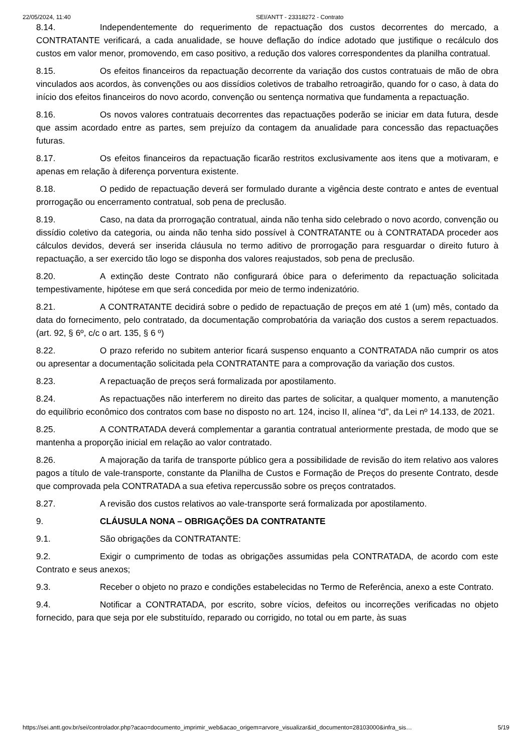22/05/2024, 11:40 SEI/ANTT - 23318272 - Contrato
8.14. Independentemente do requerimento de repactuação dos custos decorrentes do mercado, a CONTRATANTE verificará, a cada anualidade, se houve deflação do índice adotado que justifique o recálculo dos custos em valor menor, promovendo, em caso positivo, a redução dos valores correspondentes da planilha contratual.
8.15. Os efeitos financeiros da repactuação decorrente da variação dos custos contratuais de mão de obra vinculados aos acordos, às convenções ou aos dissídios coletivos de trabalho retroagirão, quando for o caso, à data do início dos efeitos financeiros do novo acordo, convenção ou sentença normativa que fundamenta a repactuação.
8.16. Os novos valores contratuais decorrentes das repactuações poderão se iniciar em data futura, desde que assim acordado entre as partes, sem prejuízo da contagem da anualidade para concessão das repactuações futuras.
8.17. Os efeitos financeiros da repactuação ficarão restritos exclusivamente aos itens que a motivaram, e apenas em relação à diferença porventura existente.
8.18. O pedido de repactuação deverá ser formulado durante a vigência deste contrato e antes de eventual prorrogação ou encerramento contratual, sob pena de preclusão.
8.19. Caso, na data da prorrogação contratual, ainda não tenha sido celebrado o novo acordo, convenção ou dissídio coletivo da categoria, ou ainda não tenha sido possível à CONTRATANTE ou à CONTRATADA proceder aos cálculos devidos, deverá ser inserida cláusula no termo aditivo de prorrogação para resguardar o direito futuro à repactuação, a ser exercido tão logo se disponha dos valores reajustados, sob pena de preclusão.
8.20. A extinção deste Contrato não configurará óbice para o deferimento da repactuação solicitada tempestivamente, hipótese em que será concedida por meio de termo indenizatório.
8.21. A CONTRATANTE decidirá sobre o pedido de repactuação de preços em até 1 (um) mês, contado da data do fornecimento, pelo contratado, da documentação comprobatória da variação dos custos a serem repactuados. (art. 92, § 6º, c/c o art. 135, § 6 º)
8.22. O prazo referido no subitem anterior ficará suspenso enquanto a CONTRATADA não cumprir os atos ou apresentar a documentação solicitada pela CONTRATANTE para a comprovação da variação dos custos.
8.23. A repactuação de preços será formalizada por apostilamento.
8.24. As repactuações não interferem no direito das partes de solicitar, a qualquer momento, a manutenção do equilíbrio econômico dos contratos com base no disposto no art. 124, inciso II, alínea “d”, da Lei nº 14.133, de 2021.
8.25. A CONTRATADA deverá complementar a garantia contratual anteriormente prestada, de modo que se mantenha a proporção inicial em relação ao valor contratado.
8.26. A majoração da tarifa de transporte público gera a possibilidade de revisão do item relativo aos valores pagos a título de vale-transporte, constante da Planilha de Custos e Formação de Preços do presente Contrato, desde que comprovada pela CONTRATADA a sua efetiva repercussão sobre os preços contratados.
8.27. A revisão dos custos relativos ao vale-transporte será formalizada por apostilamento.
9. CLÁUSULA NONA – OBRIGAÇÕES DA CONTRATANTE
9.1. São obrigações da CONTRATANTE:
9.2. Exigir o cumprimento de todas as obrigações assumidas pela CONTRATADA, de acordo com este Contrato e seus anexos;
9.3. Receber o objeto no prazo e condições estabelecidas no Termo de Referência, anexo a este Contrato.
9.4. Notificar a CONTRATADA, por escrito, sobre vícios, defeitos ou incorreções verificadas no objeto fornecido, para que seja por ele substituído, reparado ou corrigido, no total ou em parte, às suas
https://sei.antt.gov.br/sei/controlador.php?acao=documento_imprimir_web&acao_origem=arvore_visualizar&id_documento=28103000&infra_sis… 5/19